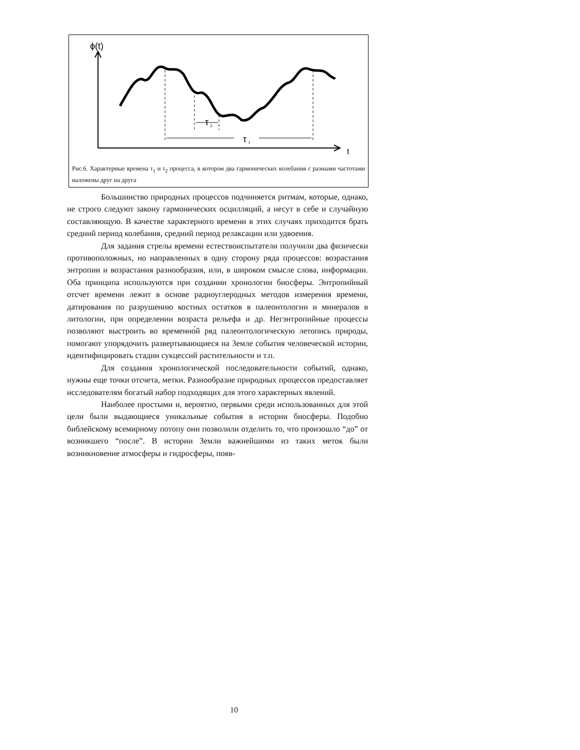ϕ(t)
t
τ
1
τ
2
Рис.6. Характерные времена τ<sub>1</sub> и τ<sub>2</sub> процесса, в котором два гармонических колебания с разными частотами наложены друг на друга
Большинство природных процессов подчиняется ритмам, которые, однако, не строго следуют закону гармонических осцилляций, а несут в себе и случайную составляющую. В качестве характерного времени в этих случаях приходится брать средний период колебания, средний период релаксации или удвоения.
Для задания стрелы времени естествоиспытатели получили два физически противоположных, но направленных в одну сторону ряда процессов: возрастания энтропии и возрастания разнообразия, или, в широком смысле слова, информации. Оба принципа используются при создании хронологии биосферы. Энтропийный отсчет времени лежит в основе радиоуглеродных методов измерения времени, датирования по разрушению костных остатков в палеонтологии и минералов в литологии, при определении возраста рельефа и др. Негэнтропийные процессы позволяют выстроить во временно́й ряд палеонтологическую летопись природы, помогают упорядочить развертывающиеся на Земле события человеческой истории, идентифицировать стадии сукцессий растительности и т.п.
Для создания хронологической последовательности событий, однако, нужны еще точки отсчета, метки. Разнообразие природных процессов предоставляет исследователям богатый набор подходящих для этого характерных явлений.
Наиболее простыми и, вероятно, первыми среди использованных для этой цели были выдающиеся уникальные события в истории биосферы. Подобно библейскому всемирному потопу они позволили отделить то, что произошло “до” от возникшего “после”. В истории Земли важнейшими из таких меток были возникновение атмосферы и гидросферы, появ-
10